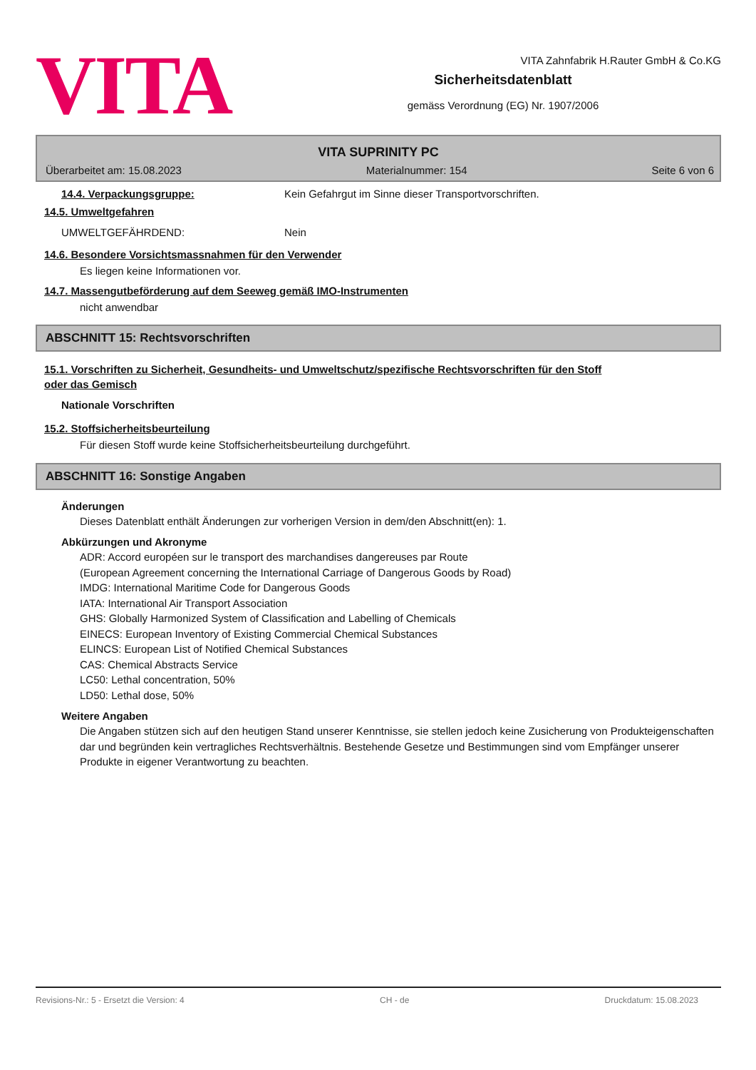VITA
VITA Zahnfabrik H.Rauter GmbH & Co.KG
Sicherheitsdatenblatt
gemäss Verordnung (EG) Nr. 1907/2006
VITA SUPRINITY PC
Überarbeitet am: 15.08.2023 Materialnummer: 154 Seite 6 von 6
14.4. Verpackungsgruppe: Kein Gefahrgut im Sinne dieser Transportvorschriften.
14.5. Umweltgefahren
UMWELTGEFÄHRDEND: Nein
14.6. Besondere Vorsichtsmassnahmen für den Verwender
Es liegen keine Informationen vor.
14.7. Massengutbeförderung auf dem Seeweg gemäß IMO-Instrumenten
nicht anwendbar
ABSCHNITT 15: Rechtsvorschriften
15.1. Vorschriften zu Sicherheit, Gesundheits- und Umweltschutz/spezifische Rechtsvorschriften für den Stoff
oder das Gemisch
Nationale Vorschriften
15.2. Stoffsicherheitsbeurteilung
Für diesen Stoff wurde keine Stoffsicherheitsbeurteilung durchgeführt.
ABSCHNITT 16: Sonstige Angaben
Änderungen
Dieses Datenblatt enthält Änderungen zur vorherigen Version in dem/den Abschnitt(en): 1.
Abkürzungen und Akronyme
ADR: Accord européen sur le transport des marchandises dangereuses par Route
(European Agreement concerning the International Carriage of Dangerous Goods by Road)
IMDG: International Maritime Code for Dangerous Goods
IATA: International Air Transport Association
GHS: Globally Harmonized System of Classification and Labelling of Chemicals
EINECS: European Inventory of Existing Commercial Chemical Substances
ELINCS: European List of Notified Chemical Substances
CAS: Chemical Abstracts Service
LC50: Lethal concentration, 50%
LD50: Lethal dose, 50%
Weitere Angaben
Die Angaben stützen sich auf den heutigen Stand unserer Kenntnisse, sie stellen jedoch keine Zusicherung von Produkteigenschaften dar und begründen kein vertragliches Rechtsverhältnis. Bestehende Gesetze und Bestimmungen sind vom Empfänger unserer Produkte in eigener Verantwortung zu beachten.
Revisions-Nr.: 5 - Ersetzt die Version: 4 CH - de Druckdatum: 15.08.2023